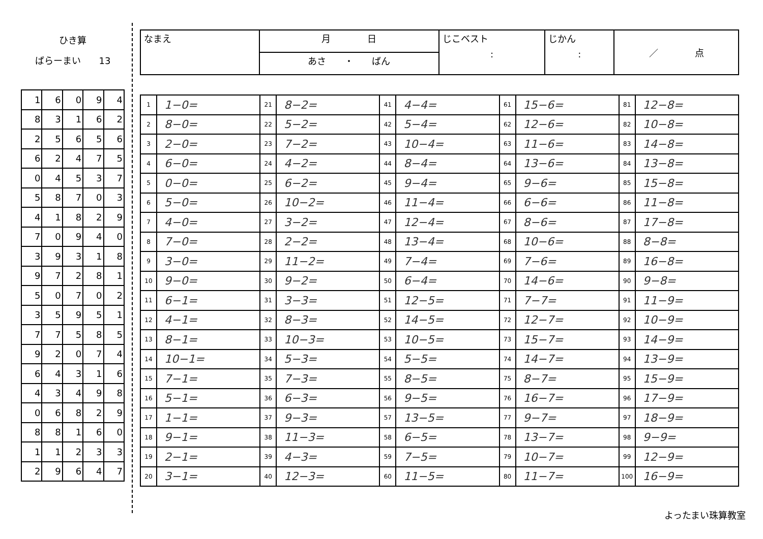ひき算
ばらーまい　　13
| 1 | 6 | 0 | 9 | 4 |
| 8 | 3 | 1 | 6 | 2 |
| 2 | 5 | 6 | 5 | 6 |
| 6 | 2 | 4 | 7 | 5 |
| 0 | 4 | 5 | 3 | 7 |
| 5 | 8 | 7 | 0 | 3 |
| 4 | 1 | 8 | 2 | 9 |
| 7 | 0 | 9 | 4 | 0 |
| 3 | 9 | 3 | 1 | 8 |
| 9 | 7 | 2 | 8 | 1 |
| 5 | 0 | 7 | 0 | 2 |
| 3 | 5 | 9 | 5 | 1 |
| 7 | 7 | 5 | 8 | 5 |
| 9 | 2 | 0 | 7 | 4 |
| 6 | 4 | 3 | 1 | 6 |
| 4 | 3 | 4 | 9 | 8 |
| 0 | 6 | 8 | 2 | 9 |
| 8 | 8 | 1 | 6 | 0 |
| 1 | 1 | 2 | 3 | 3 |
| 2 | 9 | 6 | 4 | 7 |
| なまえ | 月 日 | じこベスト : | じかん : | ／ 点 |
| | あさ ・ ばん | | | |
| 1 | 1−0= | 21 | 8−2= | 41 | 4−4= | 61 | 15−6= | 81 | 12−8= |
| 2 | 8−0= | 22 | 5−2= | 42 | 5−4= | 62 | 12−6= | 82 | 10−8= |
| 3 | 2−0= | 23 | 7−2= | 43 | 10−4= | 63 | 11−6= | 83 | 14−8= |
| 4 | 6−0= | 24 | 4−2= | 44 | 8−4= | 64 | 13−6= | 84 | 13−8= |
| 5 | 0−0= | 25 | 6−2= | 45 | 9−4= | 65 | 9−6= | 85 | 15−8= |
| 6 | 5−0= | 26 | 10−2= | 46 | 11−4= | 66 | 6−6= | 86 | 11−8= |
| 7 | 4−0= | 27 | 3−2= | 47 | 12−4= | 67 | 8−6= | 87 | 17−8= |
| 8 | 7−0= | 28 | 2−2= | 48 | 13−4= | 68 | 10−6= | 88 | 8−8= |
| 9 | 3−0= | 29 | 11−2= | 49 | 7−4= | 69 | 7−6= | 89 | 16−8= |
| 10 | 9−0= | 30 | 9−2= | 50 | 6−4= | 70 | 14−6= | 90 | 9−8= |
| 11 | 6−1= | 31 | 3−3= | 51 | 12−5= | 71 | 7−7= | 91 | 11−9= |
| 12 | 4−1= | 32 | 8−3= | 52 | 14−5= | 72 | 12−7= | 92 | 10−9= |
| 13 | 8−1= | 33 | 10−3= | 53 | 10−5= | 73 | 15−7= | 93 | 14−9= |
| 14 | 10−1= | 34 | 5−3= | 54 | 5−5= | 74 | 14−7= | 94 | 13−9= |
| 15 | 7−1= | 35 | 7−3= | 55 | 8−5= | 75 | 8−7= | 95 | 15−9= |
| 16 | 5−1= | 36 | 6−3= | 56 | 9−5= | 76 | 16−7= | 96 | 17−9= |
| 17 | 1−1= | 37 | 9−3= | 57 | 13−5= | 77 | 9−7= | 97 | 18−9= |
| 18 | 9−1= | 38 | 11−3= | 58 | 6−5= | 78 | 13−7= | 98 | 9−9= |
| 19 | 2−1= | 39 | 4−3= | 59 | 7−5= | 79 | 10−7= | 99 | 12−9= |
| 20 | 3−1= | 40 | 12−3= | 60 | 11−5= | 80 | 11−7= | 100 | 16−9= |
よったまい珠算教室